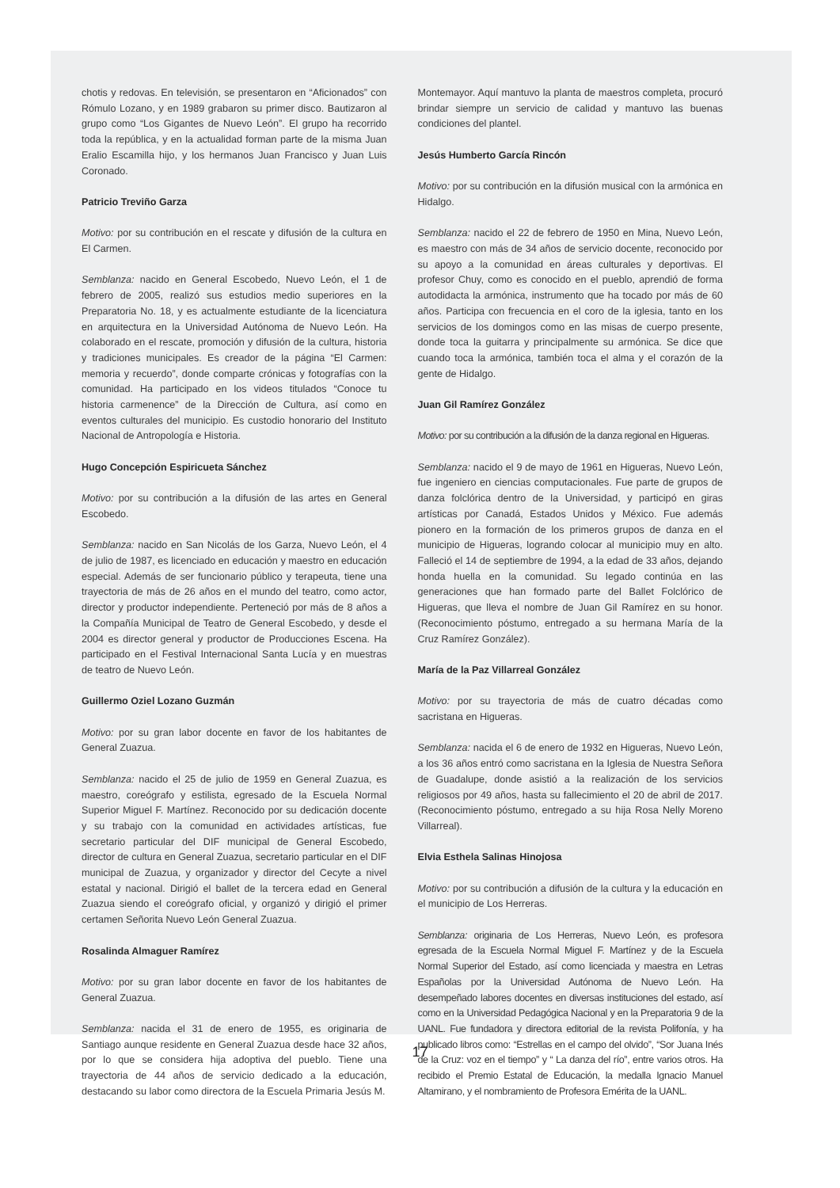chotis y redovas. En televisión, se presentaron en “Aficionados” con Rómulo Lozano, y en 1989 grabaron su primer disco. Bautizaron al grupo como “Los Gigantes de Nuevo León”. El grupo ha recorrido toda la república, y en la actualidad forman parte de la misma Juan Eralio Escamilla hijo, y los hermanos Juan Francisco y Juan Luis Coronado.
Patricio Treviño Garza
Motivo: por su contribución en el rescate y difusión de la cultura en El Carmen.
Semblanza: nacido en General Escobedo, Nuevo León, el 1 de febrero de 2005, realizó sus estudios medio superiores en la Preparatoria No. 18, y es actualmente estudiante de la licenciatura en arquitectura en la Universidad Autónoma de Nuevo León. Ha colaborado en el rescate, promoción y difusión de la cultura, historia y tradiciones municipales. Es creador de la página “El Carmen: memoria y recuerdo”, donde comparte crónicas y fotografías con la comunidad. Ha participado en los videos titulados “Conoce tu historia carmenence” de la Dirección de Cultura, así como en eventos culturales del municipio. Es custodio honorario del Instituto Nacional de Antropología e Historia.
Hugo Concepción Espiricueta Sánchez
Motivo: por su contribución a la difusión de las artes en General Escobedo.
Semblanza: nacido en San Nicolás de los Garza, Nuevo León, el 4 de julio de 1987, es licenciado en educación y maestro en educación especial. Además de ser funcionario público y terapeuta, tiene una trayectoria de más de 26 años en el mundo del teatro, como actor, director y productor independiente. Perteneció por más de 8 años a la Compañía Municipal de Teatro de General Escobedo, y desde el 2004 es director general y productor de Producciones Escena. Ha participado en el Festival Internacional Santa Lucía y en muestras de teatro de Nuevo León.
Guillermo Oziel Lozano Guzmán
Motivo: por su gran labor docente en favor de los habitantes de General Zuazua.
Semblanza: nacido el 25 de julio de 1959 en General Zuazua, es maestro, coreógrafo y estilista, egresado de la Escuela Normal Superior Miguel F. Martínez. Reconocido por su dedicación docente y su trabajo con la comunidad en actividades artísticas, fue secretario particular del DIF municipal de General Escobedo, director de cultura en General Zuazua, secretario particular en el DIF municipal de Zuazua, y organizador y director del Cecyte a nivel estatal y nacional. Dirigió el ballet de la tercera edad en General Zuazua siendo el coreógrafo oficial, y organizó y dirigió el primer certamen Señorita Nuevo León General Zuazua.
Rosalinda Almaguer Ramírez
Motivo: por su gran labor docente en favor de los habitantes de General Zuazua.
Semblanza: nacida el 31 de enero de 1955, es originaria de Santiago aunque residente en General Zuazua desde hace 32 años, por lo que se considera hija adoptiva del pueblo. Tiene una trayectoria de 44 años de servicio dedicado a la educación, destacando su labor como directora de la Escuela Primaria Jesús M.
Montemayor. Aquí mantuvo la planta de maestros completa, procuró brindar siempre un servicio de calidad y mantuvo las buenas condiciones del plantel.
Jesús Humberto García Rincón
Motivo: por su contribución en la difusión musical con la armónica en Hidalgo.
Semblanza: nacido el 22 de febrero de 1950 en Mina, Nuevo León, es maestro con más de 34 años de servicio docente, reconocido por su apoyo a la comunidad en áreas culturales y deportivas. El profesor Chuy, como es conocido en el pueblo, aprendió de forma autodidacta la armónica, instrumento que ha tocado por más de 60 años. Participa con frecuencia en el coro de la iglesia, tanto en los servicios de los domingos como en las misas de cuerpo presente, donde toca la guitarra y principalmente su armónica. Se dice que cuando toca la armónica, también toca el alma y el corazón de la gente de Hidalgo.
Juan Gil Ramírez González
Motivo: por su contribución a la difusión de la danza regional en Higueras.
Semblanza: nacido el 9 de mayo de 1961 en Higueras, Nuevo León, fue ingeniero en ciencias computacionales. Fue parte de grupos de danza folclórica dentro de la Universidad, y participó en giras artísticas por Canadá, Estados Unidos y México. Fue además pionero en la formación de los primeros grupos de danza en el municipio de Higueras, logrando colocar al municipio muy en alto. Falleció el 14 de septiembre de 1994, a la edad de 33 años, dejando honda huella en la comunidad. Su legado continúa en las generaciones que han formado parte del Ballet Folclórico de Higueras, que lleva el nombre de Juan Gil Ramírez en su honor. (Reconocimiento póstumo, entregado a su hermana María de la Cruz Ramírez González).
María de la Paz Villarreal González
Motivo: por su trayectoria de más de cuatro décadas como sacristana en Higueras.
Semblanza: nacida el 6 de enero de 1932 en Higueras, Nuevo León, a los 36 años entró como sacristana en la Iglesia de Nuestra Señora de Guadalupe, donde asistió a la realización de los servicios religiosos por 49 años, hasta su fallecimiento el 20 de abril de 2017. (Reconocimiento póstumo, entregado a su hija Rosa Nelly Moreno Villarreal).
Elvia Esthela Salinas Hinojosa
Motivo: por su contribución a difusión de la cultura y la educación en el municipio de Los Herreras.
Semblanza: originaria de Los Herreras, Nuevo León, es profesora egresada de la Escuela Normal Miguel F. Martínez y de la Escuela Normal Superior del Estado, así como licenciada y maestra en Letras Españolas por la Universidad Autónoma de Nuevo León. Ha desempeñado labores docentes en diversas instituciones del estado, así como en la Universidad Pedagógica Nacional y en la Preparatoria 9 de la UANL. Fue fundadora y directora editorial de la revista Polifonía, y ha publicado libros como: “Estrellas en el campo del olvido”, “Sor Juana Inés de la Cruz: voz en el tiempo” y “ La danza del río”, entre varios otros. Ha recibido el Premio Estatal de Educación, la medalla Ignacio Manuel Altamirano, y el nombramiento de Profesora Emérita de la UANL.
17